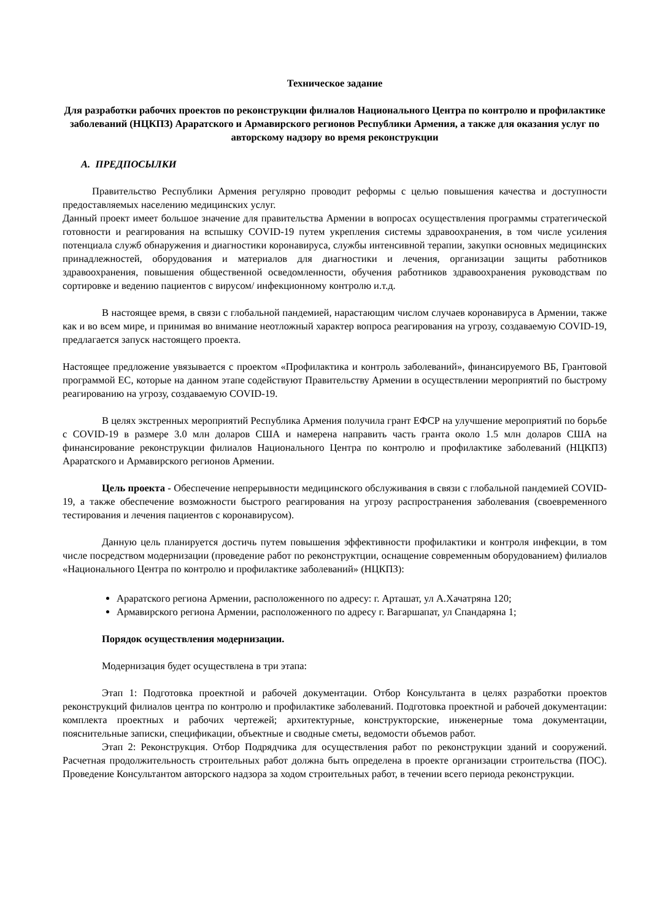Техническое задание
Для разработки рабочих проектов по реконструкции филиалов Национального Центра по контролю и профилактике заболеваний (НЦКПЗ) Араратского и Армавирского регионов Республики Армения, а также для оказания услуг по авторскому надзору во время реконструкции
А. ПРЕДПОСЫЛКИ
Правительство Республики Армения регулярно проводит реформы с целью повышения качества и доступности предоставляемых населению медицинских услуг.
Данный проект имеет большое значение для правительства Армении в вопросах осуществления программы стратегической готовности и реагирования на вспышку COVID-19 путем укрепления системы здравоохранения, в том числе усиления потенциала служб обнаружения и диагностики коронавируса, службы интенсивной терапии, закупки основных медицинских принадлежностей, оборудования и материалов для диагностики и лечения, организации защиты работников здравоохранения, повышения общественной осведомленности, обучения работников здравоохранения руководствам по сортировке и ведению пациентов с вирусом/ инфекционному контролю и.т.д.
В настоящее время, в связи с глобальной пандемией, нарастающим числом случаев коронавируса в Армении, также как и во всем мире, и принимая во внимание неотложный характер вопроса реагирования на угрозу, создаваемую COVID-19, предлагается запуск настоящего проекта.
Настоящее предложение увязывается с проектом «Профилактика и контроль заболеваний», финансируемого ВБ, Грантовой программой ЕС, которые на данном этапе содействуют Правительству Армении в осуществлении мероприятий по быстрому реагированию на угрозу, создаваемую COVID-19.
В целях экстренных мероприятий Республика Армения получила грант ЕФСР на улучшение мероприятий по борьбе с COVID-19 в размере 3.0 млн доларов США и намерена направить часть гранта около 1.5 млн доларов США на финансирование реконструкции филиалов Национального Центра по контролю и профилактике заболеваний (НЦКПЗ) Араратского и Армавирского регионов Армении.
Цель проекта - Обеспечение непрерывности медицинского обслуживания в связи с глобальной пандемией COVID-19, а также обеспечение возможности быстрого реагирования на угрозу распространения заболевания (своевременного тестирования и лечения пациентов с коронавирусом).
Данную цель планируется достичь путем повышения эффективности профилактики и контроля инфекции, в том числе посредством модернизации (проведение работ по реконструктции, оснащение современным оборудованием) филиалов «Национального Центра по контролю и профилактике заболеваний» (НЦКПЗ):
Араратского региона Армении, расположенного по адресу: г. Арташат, ул А.Хачатряна 120;
Армавирского региона Армении, расположенного по адресу г. Вагаршапат, ул Спандаряна 1;
Порядок осуществления модернизации.
Модернизация будет осуществлена в три этапа:
Этап 1: Подготовка проектной и рабочей документации. Отбор Консультанта в целях разработки проектов реконструкций филиалов центра по контролю и профилактике заболеваний. Подготовка проектной и рабочей документации: комплекта проектных и рабочих чертежей; архитектурные, конструкторские, инженерные тома документации, пояснительные записки, спецификации, объектные и сводные сметы, ведомости объемов работ.
Этап 2: Реконструкция. Отбор Подрядчика для осуществления работ по реконструкции зданий и сооружений. Расчетная продолжительность строительных работ должна быть определена в проекте организации строительства (ПОС). Проведение Консультантом авторского надзора за ходом строительных работ, в течении всего периода реконструкции.